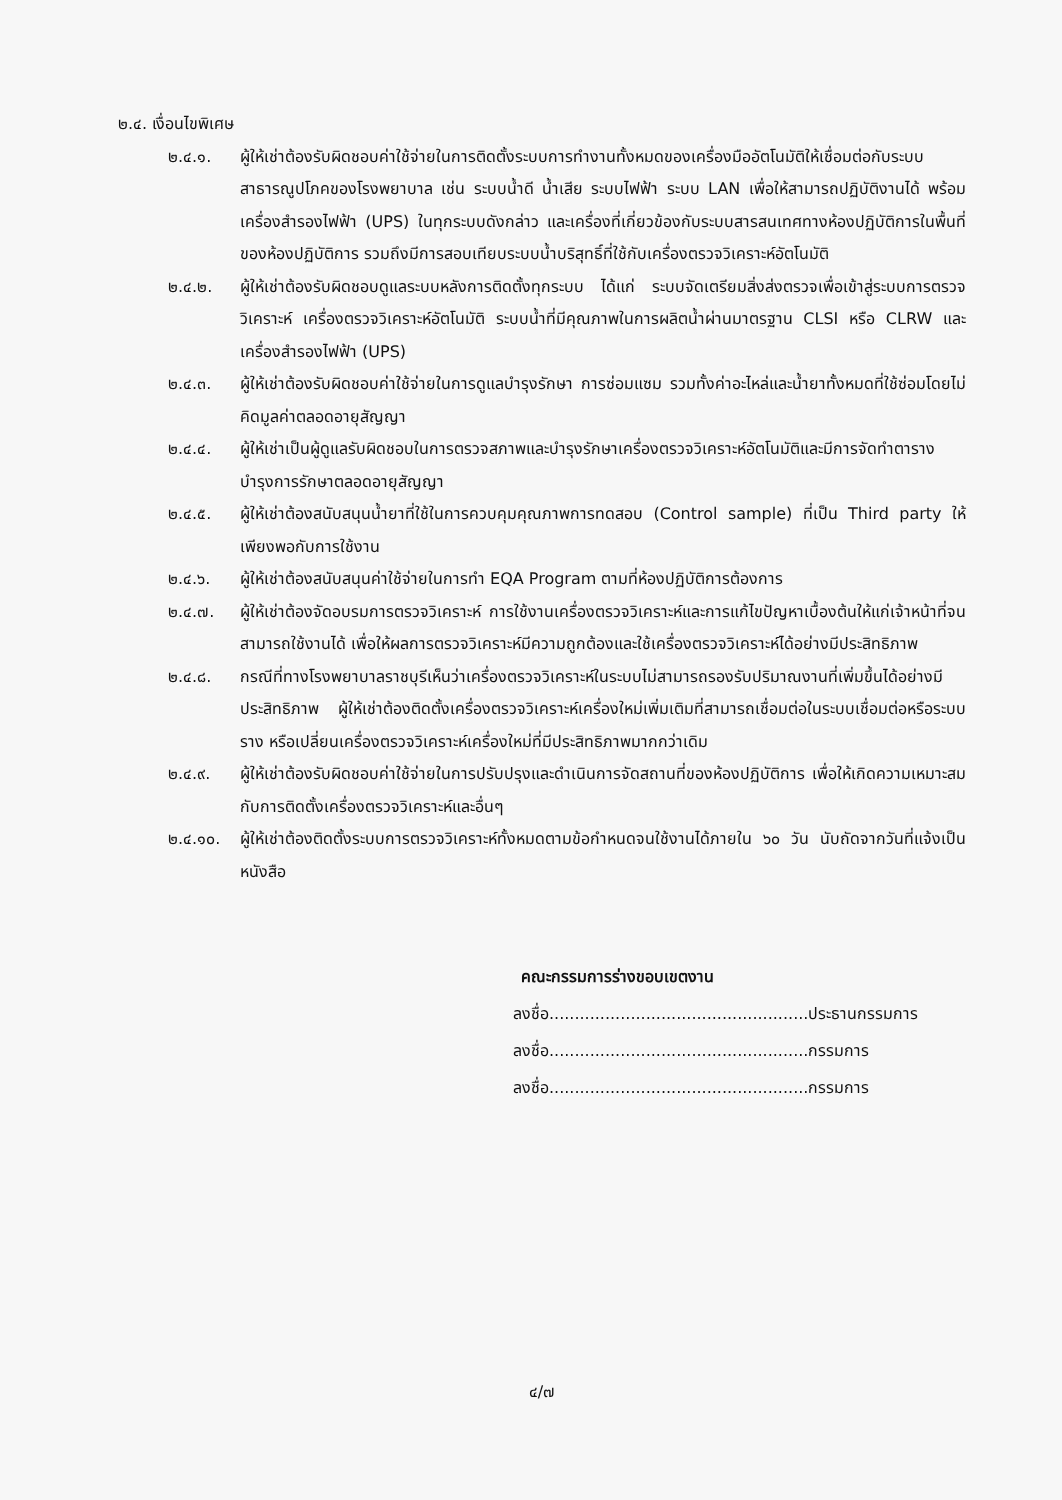๒.๔. เงื่อนไขพิเศษ
๒.๔.๑. ผู้ให้เช่าต้องรับผิดชอบค่าใช้จ่ายในการติดตั้งระบบการทำงานทั้งหมดของเครื่องมืออัตโนมัติให้เชื่อมต่อกับระบบสาธารณูปโภคของโรงพยาบาล เช่น ระบบน้ำดี น้ำเสีย ระบบไฟฟ้า ระบบ LAN เพื่อให้สามารถปฏิบัติงานได้ พร้อมเครื่องสำรองไฟฟ้า (UPS) ในทุกระบบดังกล่าว และเครื่องที่เกี่ยวข้องกับระบบสารสนเทศทางห้องปฏิบัติการในพื้นที่ของห้องปฏิบัติการ รวมถึงมีการสอบเทียบระบบน้ำบริสุทธิ์ที่ใช้กับเครื่องตรวจวิเคราะห์อัตโนมัติ
๒.๔.๒. ผู้ให้เช่าต้องรับผิดชอบดูแลระบบหลังการติดตั้งทุกระบบ ได้แก่ ระบบจัดเตรียมสิ่งส่งตรวจเพื่อเข้าสู่ระบบการตรวจวิเคราะห์ เครื่องตรวจวิเคราะห์อัตโนมัติ ระบบน้ำที่มีคุณภาพในการผลิตน้ำผ่านมาตรฐาน CLSI หรือ CLRW และเครื่องสำรองไฟฟ้า (UPS)
๒.๔.๓. ผู้ให้เช่าต้องรับผิดชอบค่าใช้จ่ายในการดูแลบำรุงรักษา การซ่อมแซม รวมทั้งค่าอะไหล่และน้ำยาทั้งหมดที่ใช้ซ่อมโดยไม่คิดมูลค่าตลอดอายุสัญญา
๒.๔.๔. ผู้ให้เช่าเป็นผู้ดูแลรับผิดชอบในการตรวจสภาพและบำรุงรักษาเครื่องตรวจวิเคราะห์อัตโนมัติและมีการจัดทำตารางบำรุงการรักษาตลอดอายุสัญญา
๒.๔.๕. ผู้ให้เช่าต้องสนับสนุนน้ำยาที่ใช้ในการควบคุมคุณภาพการทดสอบ (Control sample) ที่เป็น Third party ให้เพียงพอกับการใช้งาน
๒.๔.๖. ผู้ให้เช่าต้องสนับสนุนค่าใช้จ่ายในการทำ EQA Program ตามที่ห้องปฏิบัติการต้องการ
๒.๔.๗. ผู้ให้เช่าต้องจัดอบรมการตรวจวิเคราะห์ การใช้งานเครื่องตรวจวิเคราะห์และการแก้ไขปัญหาเบื้องต้นให้แก่เจ้าหน้าที่จนสามารถใช้งานได้ เพื่อให้ผลการตรวจวิเคราะห์มีความถูกต้องและใช้เครื่องตรวจวิเคราะห์ได้อย่างมีประสิทธิภาพ
๒.๔.๘. กรณีที่ทางโรงพยาบาลราชบุรีเห็นว่าเครื่องตรวจวิเคราะห์ในระบบไม่สามารถรองรับปริมาณงานที่เพิ่มขึ้นได้อย่างมีประสิทธิภาพ ผู้ให้เช่าต้องติดตั้งเครื่องตรวจวิเคราะห์เครื่องใหม่เพิ่มเติมที่สามารถเชื่อมต่อในระบบเชื่อมต่อหรือระบบราง หรือเปลี่ยนเครื่องตรวจวิเคราะห์เครื่องใหม่ที่มีประสิทธิภาพมากกว่าเดิม
๒.๔.๙. ผู้ให้เช่าต้องรับผิดชอบค่าใช้จ่ายในการปรับปรุงและดำเนินการจัดสถานที่ของห้องปฏิบัติการ เพื่อให้เกิดความเหมาะสมกับการติดตั้งเครื่องตรวจวิเคราะห์และอื่นๆ
๒.๔.๑๐. ผู้ให้เช่าต้องติดตั้งระบบการตรวจวิเคราะห์ทั้งหมดตามข้อกำหนดจนใช้งานได้ภายใน ๖๐ วัน นับถัดจากวันที่แจ้งเป็นหนังสือ
คณะกรรมการร่างขอบเขตงาน
ลงชื่อ...................................................ประธานกรรมการ
ลงชื่อ...................................................กรรมการ
ลงชื่อ...................................................กรรมการ
๔/๗